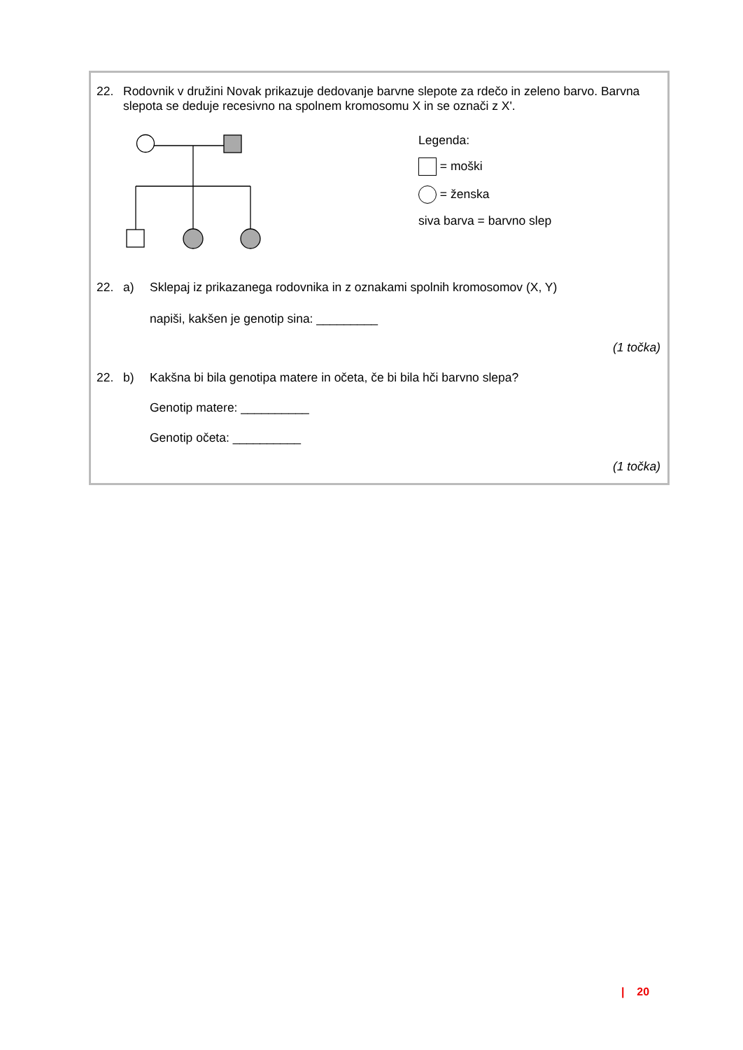22. Rodovnik v družini Novak prikazuje dedovanje barvne slepote za rdečo in zeleno barvo. Barvna slepota se deduje recesivno na spolnem kromosomu X in se označi z X'.
Legenda:
= moški
= ženska
siva barva = barvno slep
22. a) Sklepaj iz prikazanega rodovnika in z oznakami spolnih kromosomov (X, Y)
napiši, kakšen je genotip sina: _________
(1 točka)
22. b) Kakšna bi bila genotipa matere in očeta, če bi bila hči barvno slepa?
Genotip matere: __________
Genotip očeta: __________
(1 točka)
| 20